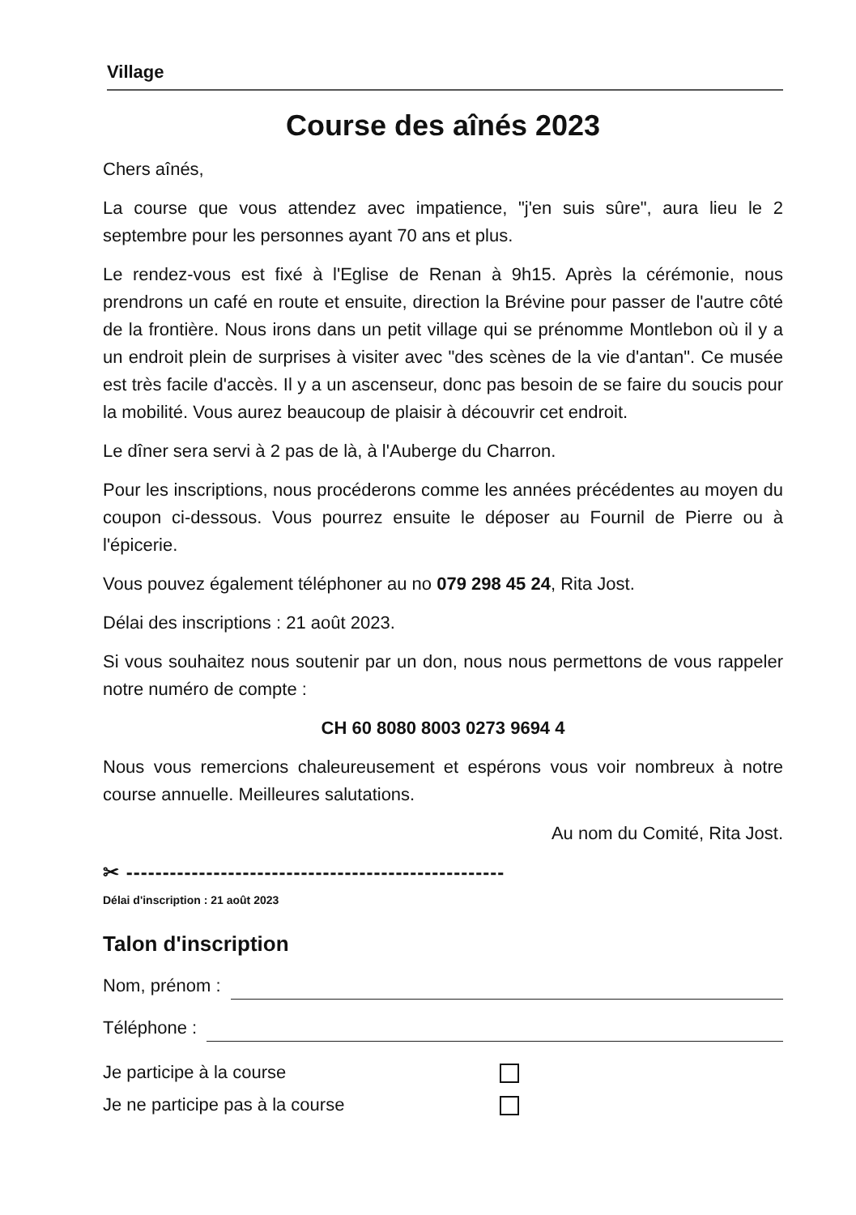Village
Course des aînés 2023
Chers aînés,
La course que vous attendez avec impatience, "j'en suis sûre", aura lieu le 2 septembre pour les personnes ayant 70 ans et plus.
Le rendez-vous est fixé à l'Eglise de Renan à 9h15. Après la cérémonie, nous prendrons un café en route et ensuite, direction la Brévine pour passer de l'autre côté de la frontière. Nous irons dans un petit village qui se prénomme Montlebon où il y a un endroit plein de surprises à visiter avec "des scènes de la vie d'antan". Ce musée est très facile d'accès. Il y a un ascenseur, donc pas besoin de se faire du soucis pour la mobilité. Vous aurez beaucoup de plaisir à découvrir cet endroit.
Le dîner sera servi à 2 pas de là, à l'Auberge du Charron.
Pour les inscriptions, nous procéderons comme les années précédentes au moyen du coupon ci-dessous. Vous pourrez ensuite le déposer au Fournil de Pierre ou à l'épicerie.
Vous pouvez également téléphoner au no 079 298 45 24, Rita Jost.
Délai des inscriptions : 21 août 2023.
Si vous souhaitez nous soutenir par un don, nous nous permettons de vous rappeler notre numéro de compte :
CH 60 8080 8003 0273 9694 4
Nous vous remercions chaleureusement et espérons vous voir nombreux à notre course annuelle. Meilleures salutations.
Au nom du Comité, Rita Jost.
✂ ----------------------------------------------------
Délai d'inscription : 21 août 2023
Talon d'inscription
Nom, prénom :
Téléphone :
Je participe à la course
Je ne participe pas à la course